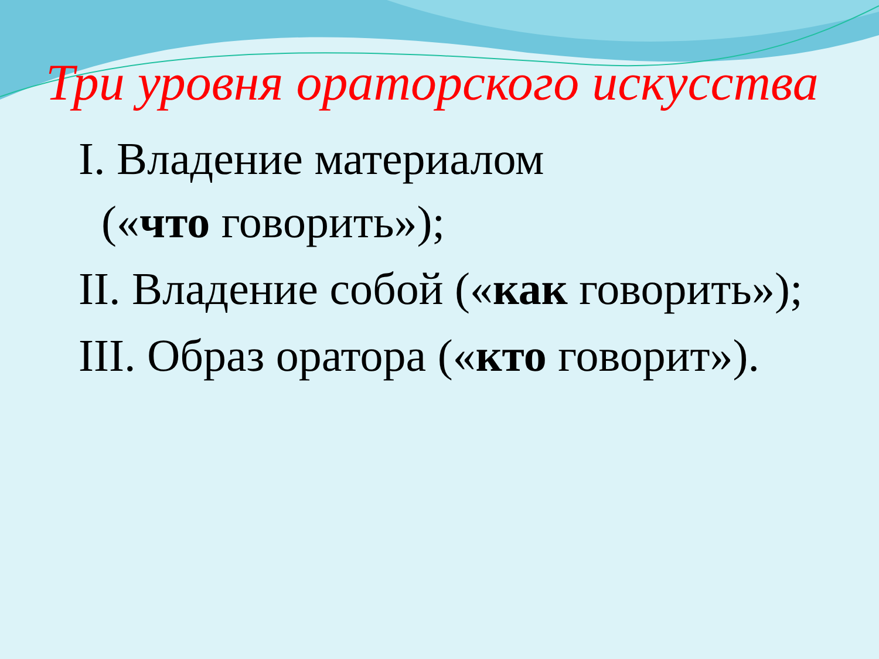Три уровня ораторского искусства
I. Владение материалом
(«что говорить»);
II. Владение собой («как говорить»);
III. Образ оратора («кто говорит»).